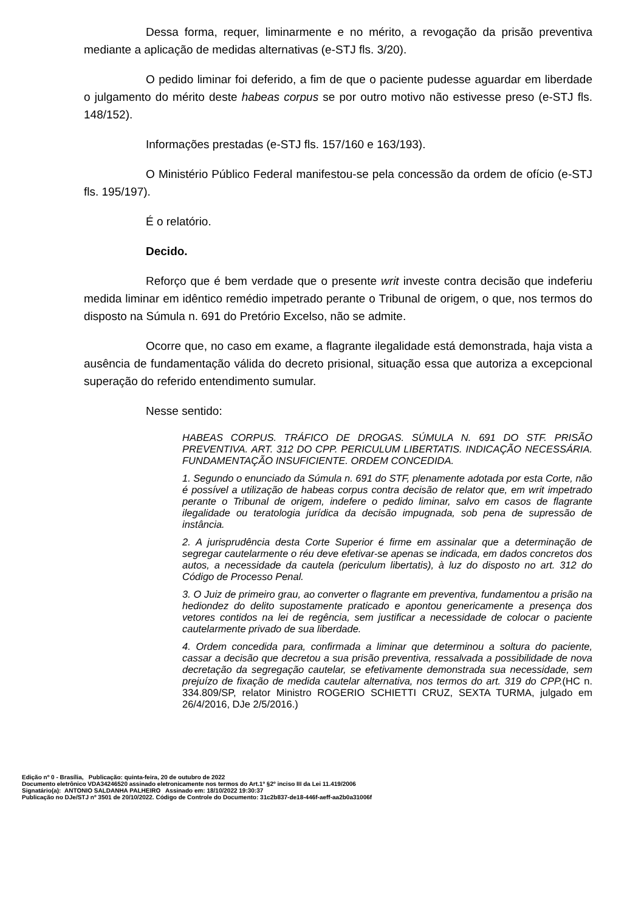Dessa forma, requer, liminarmente e no mérito, a revogação da prisão preventiva mediante a aplicação de medidas alternativas (e-STJ fls. 3/20).
O pedido liminar foi deferido, a fim de que o paciente pudesse aguardar em liberdade o julgamento do mérito deste habeas corpus se por outro motivo não estivesse preso (e-STJ fls. 148/152).
Informações prestadas (e-STJ fls. 157/160 e 163/193).
O Ministério Público Federal manifestou-se pela concessão da ordem de ofício (e-STJ fls. 195/197).
É o relatório.
Decido.
Reforço que é bem verdade que o presente writ investe contra decisão que indeferiu medida liminar em idêntico remédio impetrado perante o Tribunal de origem, o que, nos termos do disposto na Súmula n. 691 do Pretório Excelso, não se admite.
Ocorre que, no caso em exame, a flagrante ilegalidade está demonstrada, haja vista a ausência de fundamentação válida do decreto prisional, situação essa que autoriza a excepcional superação do referido entendimento sumular.
Nesse sentido:
HABEAS CORPUS. TRÁFICO DE DROGAS. SÚMULA N. 691 DO STF. PRISÃO PREVENTIVA. ART. 312 DO CPP. PERICULUM LIBERTATIS. INDICAÇÃO NECESSÁRIA. FUNDAMENTAÇÃO INSUFICIENTE. ORDEM CONCEDIDA.
1. Segundo o enunciado da Súmula n. 691 do STF, plenamente adotada por esta Corte, não é possível a utilização de habeas corpus contra decisão de relator que, em writ impetrado perante o Tribunal de origem, indefere o pedido liminar, salvo em casos de flagrante ilegalidade ou teratologia jurídica da decisão impugnada, sob pena de supressão de instância.
2. A jurisprudência desta Corte Superior é firme em assinalar que a determinação de segregar cautelarmente o réu deve efetivar-se apenas se indicada, em dados concretos dos autos, a necessidade da cautela (periculum libertatis), à luz do disposto no art. 312 do Código de Processo Penal.
3. O Juiz de primeiro grau, ao converter o flagrante em preventiva, fundamentou a prisão na hediondez do delito supostamente praticado e apontou genericamente a presença dos vetores contidos na lei de regência, sem justificar a necessidade de colocar o paciente cautelarmente privado de sua liberdade.
4. Ordem concedida para, confirmada a liminar que determinou a soltura do paciente, cassar a decisão que decretou a sua prisão preventiva, ressalvada a possibilidade de nova decretação da segregação cautelar, se efetivamente demonstrada sua necessidade, sem prejuízo de fixação de medida cautelar alternativa, nos termos do art. 319 do CPP.(HC n. 334.809/SP, relator Ministro ROGERIO SCHIETTI CRUZ, SEXTA TURMA, julgado em 26/4/2016, DJe 2/5/2016.)
Edição nº 0 - Brasília, Publicação: quinta-feira, 20 de outubro de 2022
Documento eletrônico VDA34246520 assinado eletronicamente nos termos do Art.1º §2º inciso III da Lei 11.419/2006
Signatário(a): ANTONIO SALDANHA PALHEIRO Assinado em: 18/10/2022 19:30:37
Publicação no DJe/STJ nº 3501 de 20/10/2022. Código de Controle do Documento: 31c2b837-de18-446f-aeff-aa2b0a31006f